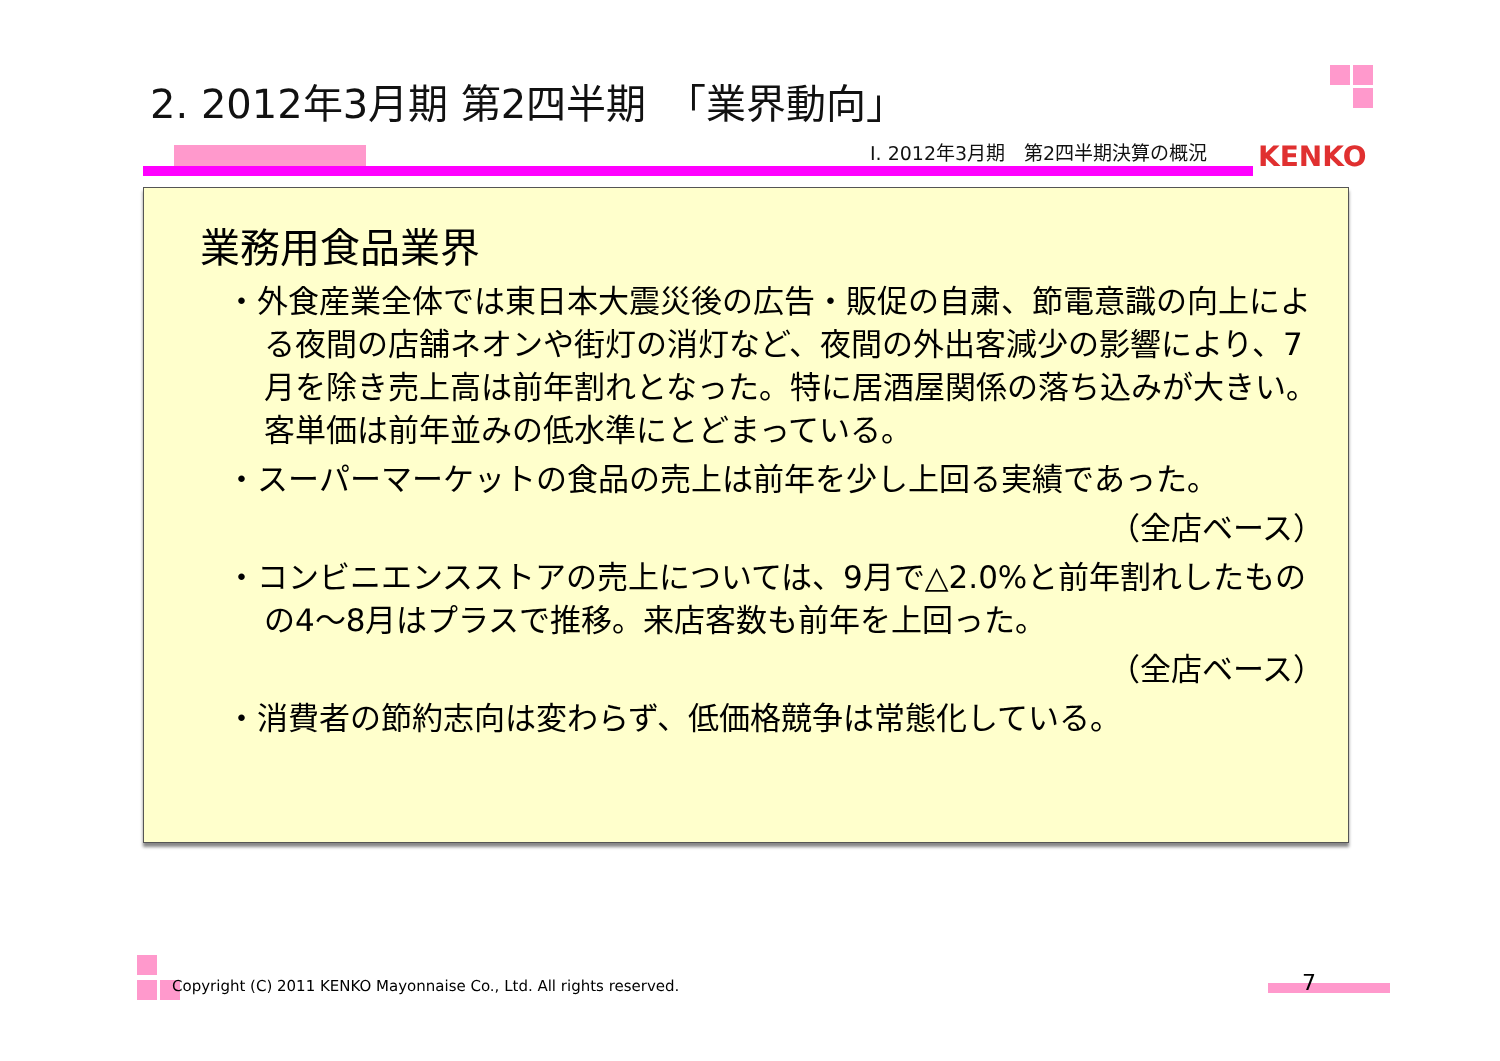2. 2012年3月期 第2四半期　「業界動向」
Ⅰ. 2012年3月期　第2四半期決算の概況
KENKO
業務用食品業界
・外食産業全体では東日本大震災後の広告・販促の自粛、節電意識の向上による夜間の店舗ネオンや街灯の消灯など、夜間の外出客減少の影響により、7月を除き売上高は前年割れとなった。特に居酒屋関係の落ち込みが大きい。
客単価は前年並みの低水準にとどまっている。
・スーパーマーケットの食品の売上は前年を少し上回る実績であった。
（全店ベース）
・コンビニエンスストアの売上については、9月で△2.0%と前年割れしたものの4～8月はプラスで推移。来店客数も前年を上回った。
（全店ベース）
・消費者の節約志向は変わらず、低価格競争は常態化している。
Copyright (C) 2011 KENKO Mayonnaise Co., Ltd. All rights reserved.
7